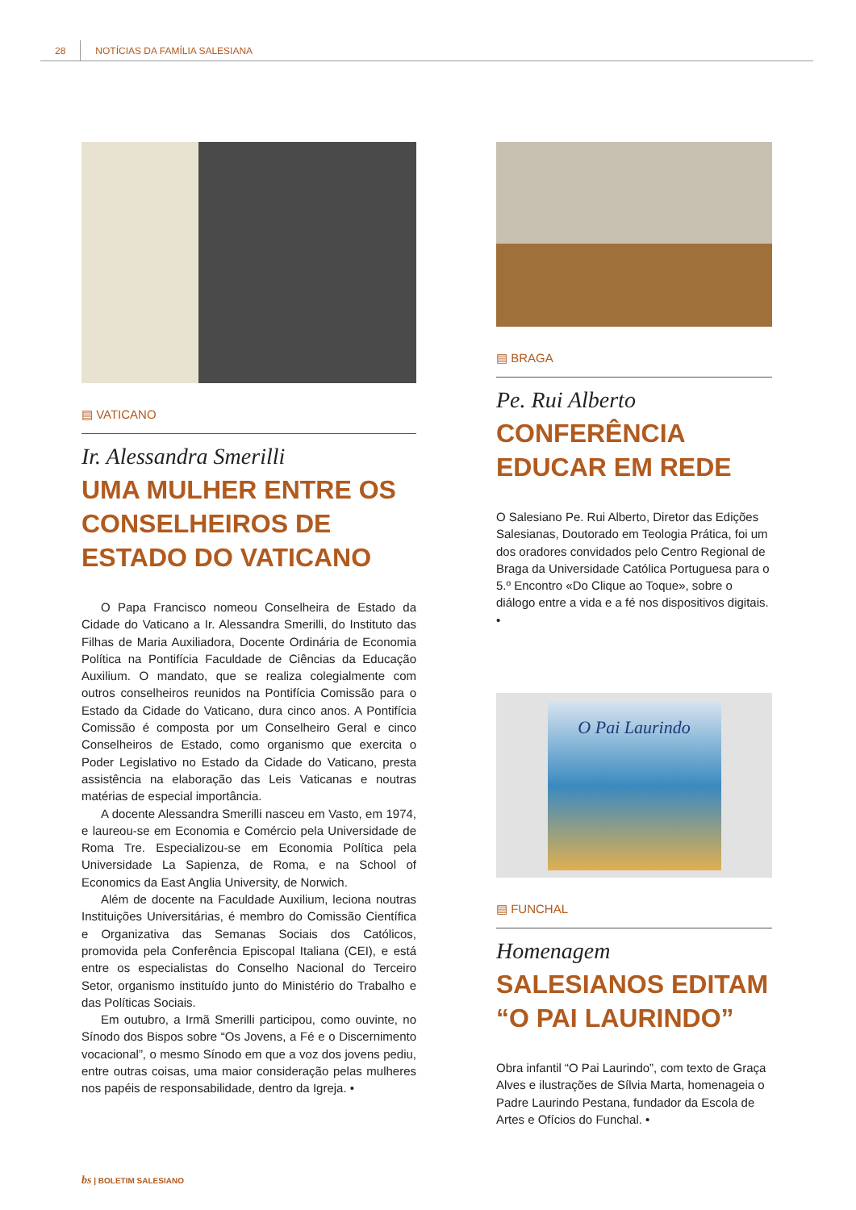28 NOTÍCIAS DA FAMÍLIA SALESIANA
▤ VATICANO
Ir. Alessandra Smerilli
UMA MULHER ENTRE OS CONSELHEIROS DE ESTADO DO VATICANO
O Papa Francisco nomeou Conselheira de Estado da Cidade do Vaticano a Ir. Alessandra Smerilli, do Instituto das Filhas de Maria Auxiliadora, Docente Ordinária de Economia Política na Pontifícia Faculdade de Ciências da Educação Auxilium. O mandato, que se realiza colegialmente com outros conselheiros reunidos na Pontifícia Comissão para o Estado da Cidade do Vaticano, dura cinco anos. A Pontifícia Comissão é composta por um Conselheiro Geral e cinco Conselheiros de Estado, como organismo que exercita o Poder Legislativo no Estado da Cidade do Vaticano, presta assistência na elaboração das Leis Vaticanas e noutras matérias de especial importância.
A docente Alessandra Smerilli nasceu em Vasto, em 1974, e laureou-se em Economia e Comércio pela Universidade de Roma Tre. Especializou-se em Economia Política pela Universidade La Sapienza, de Roma, e na School of Economics da East Anglia University, de Norwich.
Além de docente na Faculdade Auxilium, leciona noutras Instituições Universitárias, é membro do Comissão Científica e Organizativa das Semanas Sociais dos Católicos, promovida pela Conferência Episcopal Italiana (CEI), e está entre os especialistas do Conselho Nacional do Terceiro Setor, organismo instituído junto do Ministério do Trabalho e das Políticas Sociais.
Em outubro, a Irmã Smerilli participou, como ouvinte, no Sínodo dos Bispos sobre “Os Jovens, a Fé e o Discernimento vocacional”, o mesmo Sínodo em que a voz dos jovens pediu, entre outras coisas, uma maior consideração pelas mulheres nos papéis de responsabilidade, dentro da Igreja. •
▤ BRAGA
Pe. Rui Alberto
CONFERÊNCIA EDUCAR EM REDE
O Salesiano Pe. Rui Alberto, Diretor das Edições Salesianas, Doutorado em Teologia Prática, foi um dos oradores convidados pelo Centro Regional de Braga da Universidade Católica Portuguesa para o 5.º Encontro «Do Clique ao Toque», sobre o diálogo entre a vida e a fé nos dispositivos digitais. •
O Pai Laurindo
▤ FUNCHAL
Homenagem
SALESIANOS EDITAM “O PAI LAURINDO”
Obra infantil “O Pai Laurindo”, com texto de Graça Alves e ilustrações de Sílvia Marta, homenageia o Padre Laurindo Pestana, fundador da Escola de Artes e Ofícios do Funchal. •
bs | BOLETIM SALESIANO